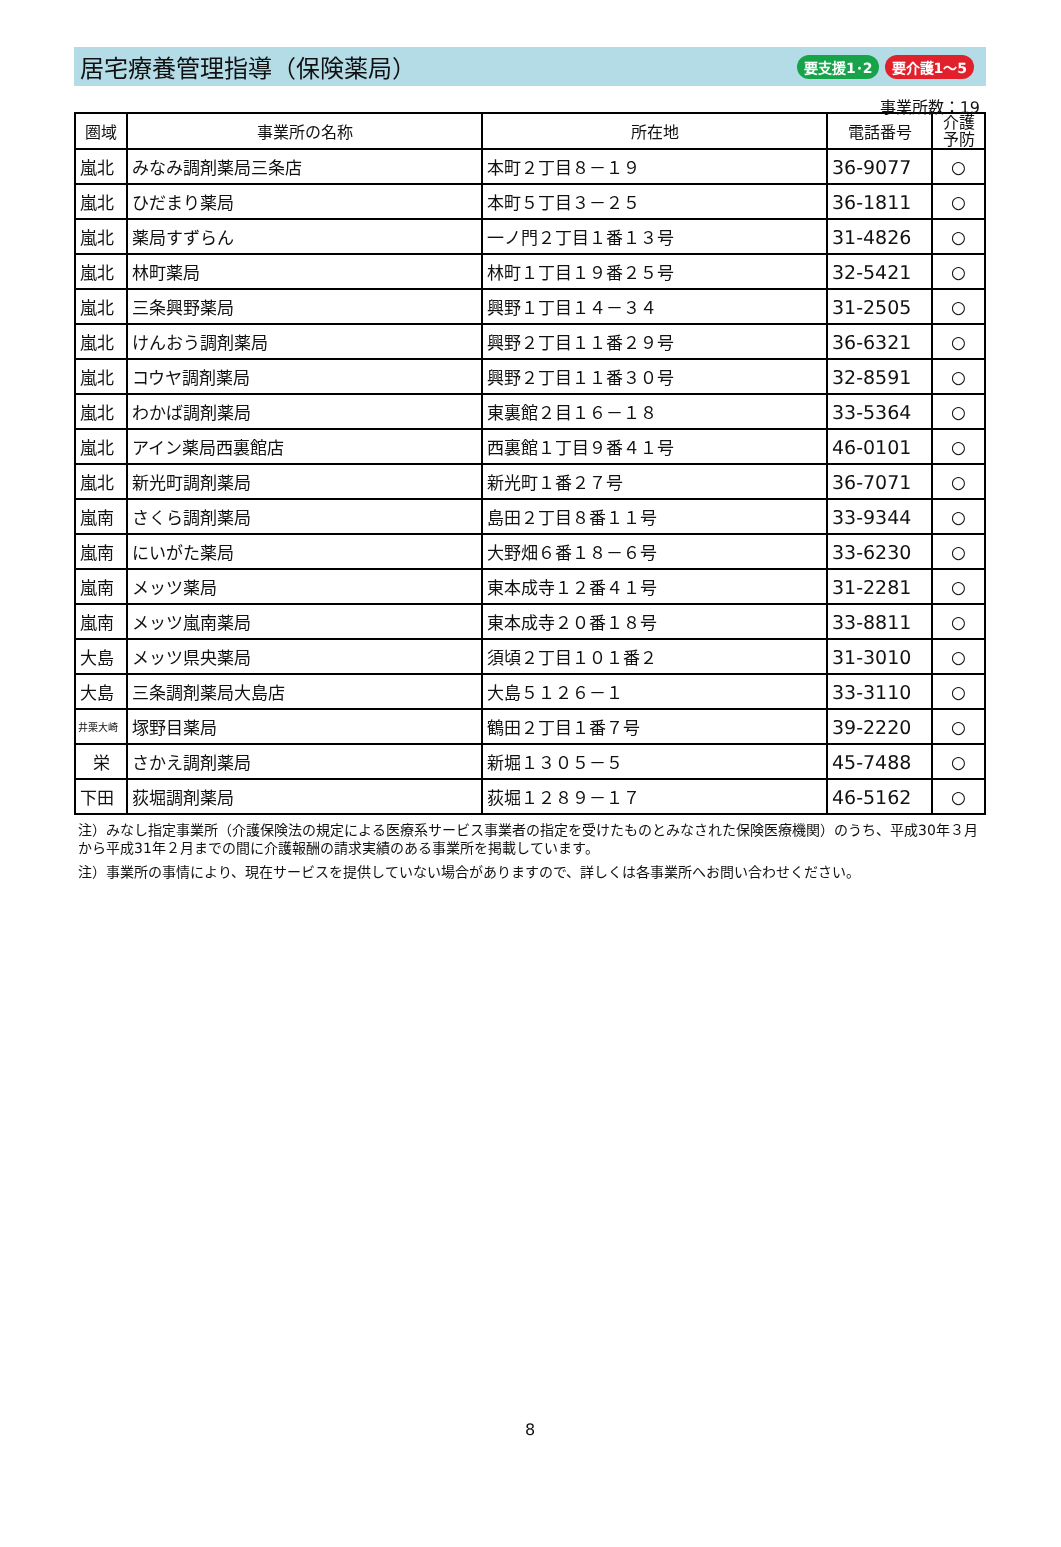居宅療養管理指導（保険薬局）
要支援1･2 要介護1～5
事業所数：19
| 圏域 | 事業所の名称 | 所在地 | 電話番号 | 介護 予防 |
| --- | --- | --- | --- | --- |
| 嵐北 | みなみ調剤薬局三条店 | 本町２丁目８－１９ | 36-9077 | ○ |
| 嵐北 | ひだまり薬局 | 本町５丁目３－２５ | 36-1811 | ○ |
| 嵐北 | 薬局すずらん | 一ノ門２丁目１番１３号 | 31-4826 | ○ |
| 嵐北 | 林町薬局 | 林町１丁目１９番２５号 | 32-5421 | ○ |
| 嵐北 | 三条興野薬局 | 興野１丁目１４－３４ | 31-2505 | ○ |
| 嵐北 | けんおう調剤薬局 | 興野２丁目１１番２９号 | 36-6321 | ○ |
| 嵐北 | コウヤ調剤薬局 | 興野２丁目１１番３０号 | 32-8591 | ○ |
| 嵐北 | わかば調剤薬局 | 東裏館２目１６－１８ | 33-5364 | ○ |
| 嵐北 | アイン薬局西裏館店 | 西裏館１丁目９番４１号 | 46-0101 | ○ |
| 嵐北 | 新光町調剤薬局 | 新光町１番２７号 | 36-7071 | ○ |
| 嵐南 | さくら調剤薬局 | 島田２丁目８番１１号 | 33-9344 | ○ |
| 嵐南 | にいがた薬局 | 大野畑６番１８－６号 | 33-6230 | ○ |
| 嵐南 | メッツ薬局 | 東本成寺１２番４１号 | 31-2281 | ○ |
| 嵐南 | メッツ嵐南薬局 | 東本成寺２０番１８号 | 33-8811 | ○ |
| 大島 | メッツ県央薬局 | 須頃２丁目１０１番２ | 31-3010 | ○ |
| 大島 | 三条調剤薬局大島店 | 大島５１２６－１ | 33-3110 | ○ |
| 井栗大崎 | 塚野目薬局 | 鶴田２丁目１番７号 | 39-2220 | ○ |
| 栄 | さかえ調剤薬局 | 新堀１３０５－５ | 45-7488 | ○ |
| 下田 | 荻堀調剤薬局 | 荻堀１２８９－１７ | 46-5162 | ○ |
注）みなし指定事業所（介護保険法の規定による医療系サービス事業者の指定を受けたものとみなされた保険医療機関）のうち、平成30年３月から平成31年２月までの間に介護報酬の請求実績のある事業所を掲載しています。
注）事業所の事情により、現在サービスを提供していない場合がありますので、詳しくは各事業所へお問い合わせください。
8